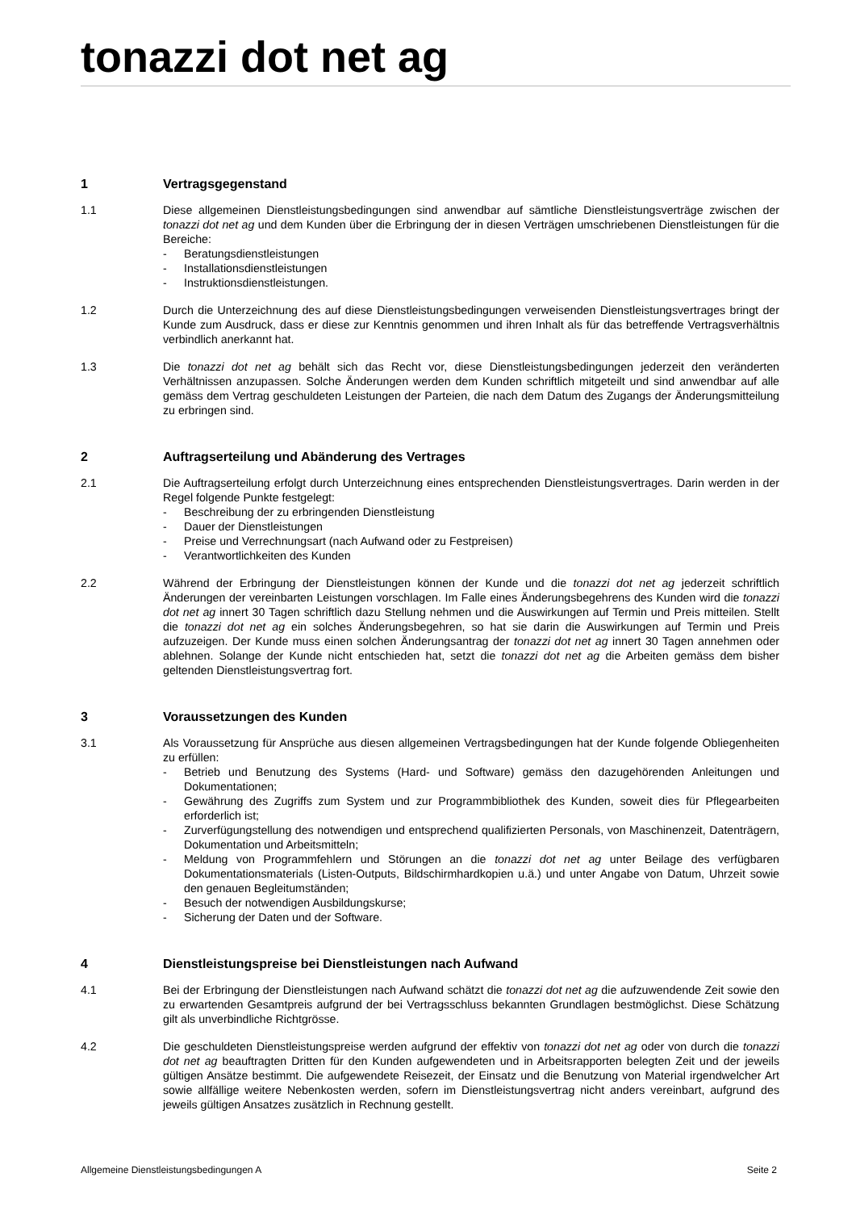tonazzi dot net ag
1 Vertragsgegenstand
1.1 Diese allgemeinen Dienstleistungsbedingungen sind anwendbar auf sämtliche Dienstleistungsverträge zwischen der tonazzi dot net ag und dem Kunden über die Erbringung der in diesen Verträgen umschriebenen Dienstleistungen für die Bereiche:
- Beratungsdienstleistungen
- Installationsdienstleistungen
- Instruktionsdienstleistungen.
1.2 Durch die Unterzeichnung des auf diese Dienstleistungsbedingungen verweisenden Dienstleistungsvertrages bringt der Kunde zum Ausdruck, dass er diese zur Kenntnis genommen und ihren Inhalt als für das betreffende Vertragsverhältnis verbindlich anerkannt hat.
1.3 Die tonazzi dot net ag behält sich das Recht vor, diese Dienstleistungsbedingungen jederzeit den veränderten Verhältnissen anzupassen. Solche Änderungen werden dem Kunden schriftlich mitgeteilt und sind anwendbar auf alle gemäss dem Vertrag geschuldeten Leistungen der Parteien, die nach dem Datum des Zugangs der Änderungsmitteilung zu erbringen sind.
2 Auftragserteilung und Abänderung des Vertrages
2.1 Die Auftragserteilung erfolgt durch Unterzeichnung eines entsprechenden Dienstleistungsvertrages. Darin werden in der Regel folgende Punkte festgelegt:
- Beschreibung der zu erbringenden Dienstleistung
- Dauer der Dienstleistungen
- Preise und Verrechnungsart (nach Aufwand oder zu Festpreisen)
- Verantwortlichkeiten des Kunden
2.2 Während der Erbringung der Dienstleistungen können der Kunde und die tonazzi dot net ag jederzeit schriftlich Änderungen der vereinbarten Leistungen vorschlagen. Im Falle eines Änderungsbegehrens des Kunden wird die tonazzi dot net ag innert 30 Tagen schriftlich dazu Stellung nehmen und die Auswirkungen auf Termin und Preis mitteilen. Stellt die tonazzi dot net ag ein solches Änderungsbegehren, so hat sie darin die Auswirkungen auf Termin und Preis aufzuzeigen. Der Kunde muss einen solchen Änderungsantrag der tonazzi dot net ag innert 30 Tagen annehmen oder ablehnen. Solange der Kunde nicht entschieden hat, setzt die tonazzi dot net ag die Arbeiten gemäss dem bisher geltenden Dienstleistungsvertrag fort.
3 Voraussetzungen des Kunden
3.1 Als Voraussetzung für Ansprüche aus diesen allgemeinen Vertragsbedingungen hat der Kunde folgende Obliegenheiten zu erfüllen:
- Betrieb und Benutzung des Systems (Hard- und Software) gemäss den dazugehörenden Anleitungen und Dokumentationen;
- Gewährung des Zugriffs zum System und zur Programmbibliothek des Kunden, soweit dies für Pflegearbeiten erforderlich ist;
- Zurverfügungstellung des notwendigen und entsprechend qualifizierten Personals, von Maschinenzeit, Datenträgern, Dokumentation und Arbeitsmitteln;
- Meldung von Programmfehlern und Störungen an die tonazzi dot net ag unter Beilage des verfügbaren Dokumentationsmaterials (Listen-Outputs, Bildschirmhardkopien u.ä.) und unter Angabe von Datum, Uhrzeit sowie den genauen Begleitumständen;
- Besuch der notwendigen Ausbildungskurse;
- Sicherung der Daten und der Software.
4 Dienstleistungspreise bei Dienstleistungen nach Aufwand
4.1 Bei der Erbringung der Dienstleistungen nach Aufwand schätzt die tonazzi dot net ag die aufzuwendende Zeit sowie den zu erwartenden Gesamtpreis aufgrund der bei Vertragsschluss bekannten Grundlagen bestmöglichst. Diese Schätzung gilt als unverbindliche Richtgrösse.
4.2 Die geschuldeten Dienstleistungspreise werden aufgrund der effektiv von tonazzi dot net ag oder von durch die tonazzi dot net ag beauftragten Dritten für den Kunden aufgewendeten und in Arbeitsrapporten belegten Zeit und der jeweils gültigen Ansätze bestimmt. Die aufgewendete Reisezeit, der Einsatz und die Benutzung von Material irgendwelcher Art sowie allfällige weitere Nebenkosten werden, sofern im Dienstleistungsvertrag nicht anders vereinbart, aufgrund des jeweils gültigen Ansatzes zusätzlich in Rechnung gestellt.
Allgemeine Dienstleistungsbedingungen A Seite 2